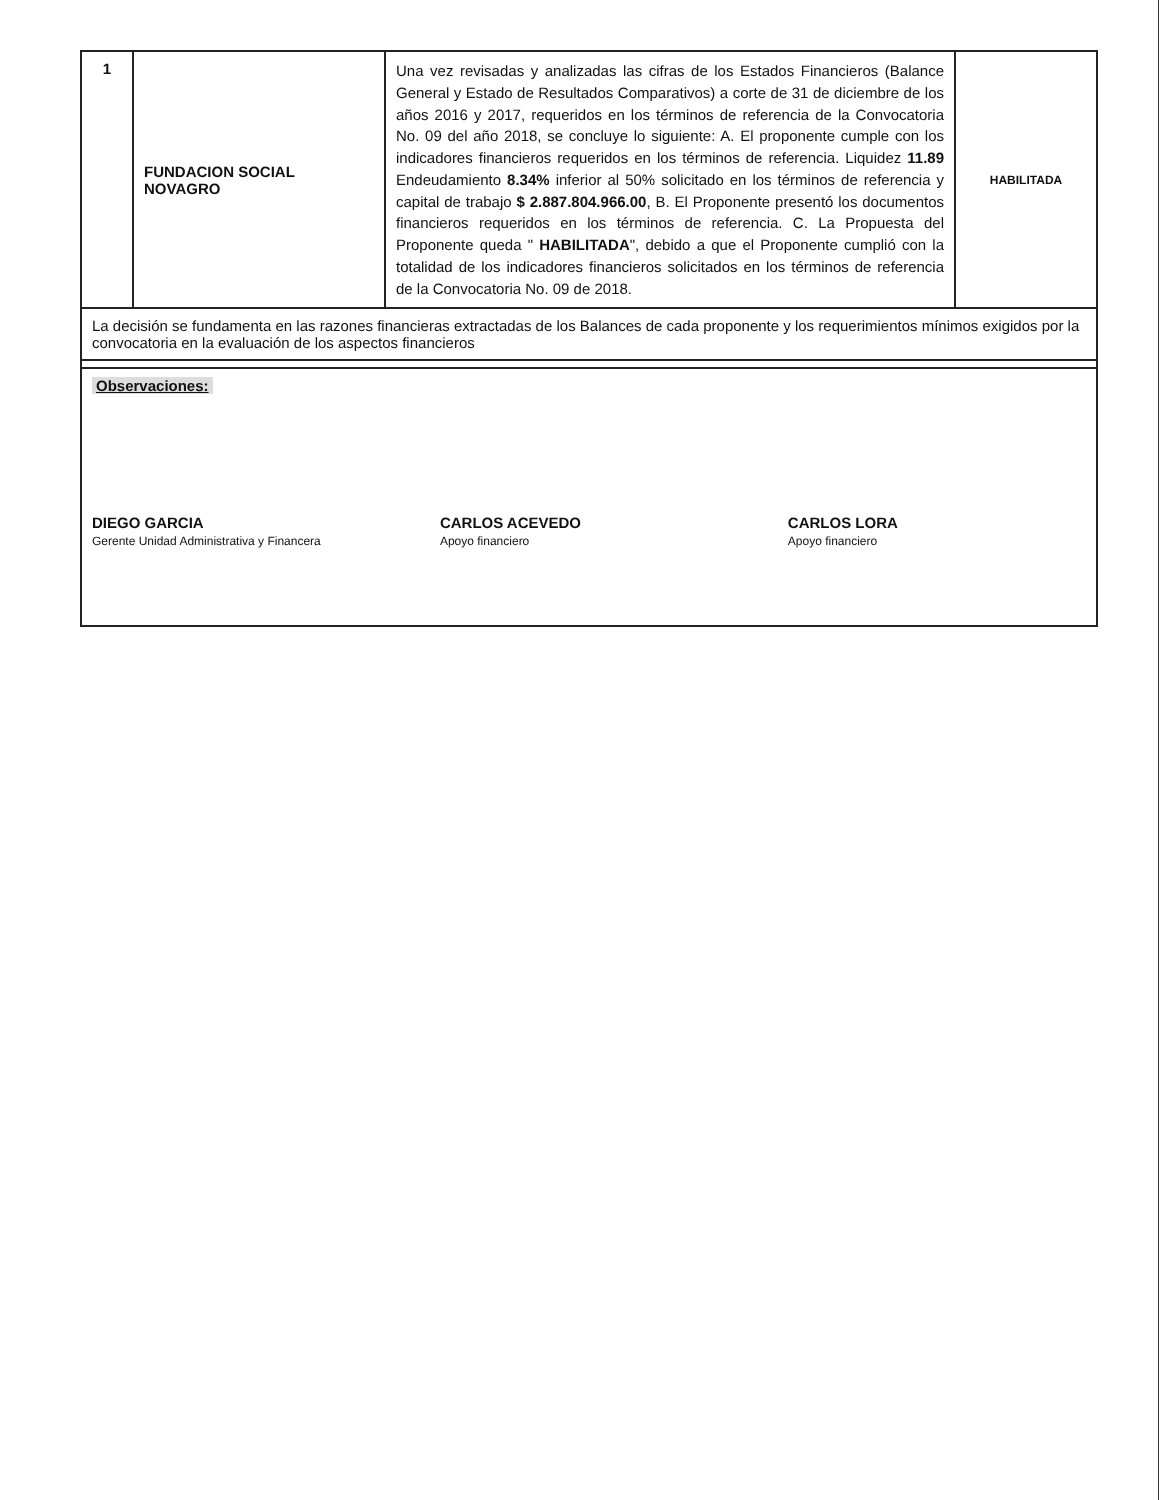| 1 | FUNDACION SOCIAL NOVAGRO | Una vez revisadas y analizadas las cifras de los Estados Financieros (Balance General y Estado de Resultados Comparativos) a corte de 31 de diciembre de los años 2016 y 2017, requeridos en los términos de referencia de la Convocatoria No. 09 del año 2018, se concluye lo siguiente: A. El proponente cumple con los indicadores financieros requeridos en los términos de referencia. Liquidez 11.89 Endeudamiento 8.34% inferior al 50% solicitado en los términos de referencia y capital de trabajo $ 2.887.804.966.00 , B. El Proponente presentó los documentos financieros requeridos en los términos de referencia. C. La Propuesta del Proponente queda " HABILITADA ", debido a que el Proponente cumplió con la totalidad de los indicadores financieros solicitados en los términos de referencia de la Convocatoria No. 09 de 2018. | HABILITADA |
| La decisión se fundamenta en las razones financieras extractadas de los Balances de cada proponente y los requerimientos mínimos exigidos por la convocatoria en la evaluación de los aspectos financieros | | | |
| Observaciones: DIEGO GARCIA Gerente Unidad Administrativa y Financera CARLOS ACEVEDO Apoyo financiero CARLOS LORA Apoyo financiero | | | |